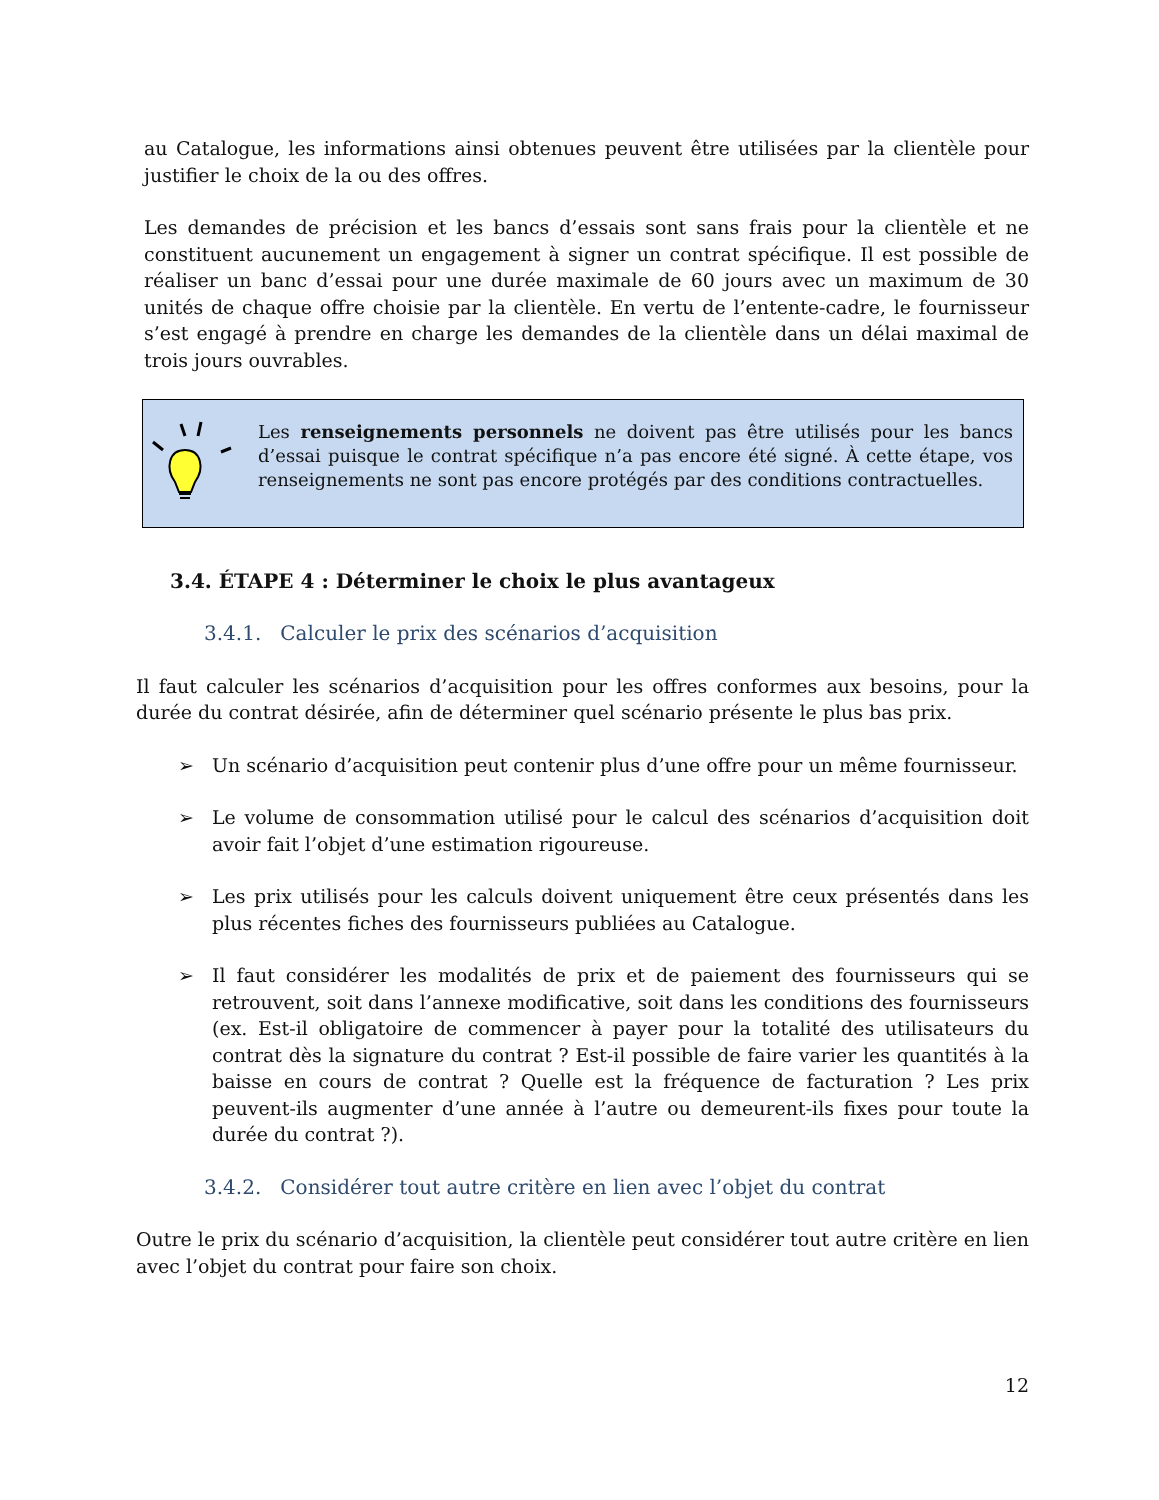au Catalogue, les informations ainsi obtenues peuvent être utilisées par la clientèle pour justifier le choix de la ou des offres.
Les demandes de précision et les bancs d’essais sont sans frais pour la clientèle et ne constituent aucunement un engagement à signer un contrat spécifique. Il est possible de réaliser un banc d’essai pour une durée maximale de 60 jours avec un maximum de 30 unités de chaque offre choisie par la clientèle. En vertu de l’entente-cadre, le fournisseur s’est engagé à prendre en charge les demandes de la clientèle dans un délai maximal de trois jours ouvrables.
Les renseignements personnels ne doivent pas être utilisés pour les bancs d’essai puisque le contrat spécifique n’a pas encore été signé. À cette étape, vos renseignements ne sont pas encore protégés par des conditions contractuelles.
3.4. ÉTAPE 4 : Déterminer le choix le plus avantageux
3.4.1. Calculer le prix des scénarios d’acquisition
Il faut calculer les scénarios d’acquisition pour les offres conformes aux besoins, pour la durée du contrat désirée, afin de déterminer quel scénario présente le plus bas prix.
➢ Un scénario d’acquisition peut contenir plus d’une offre pour un même fournisseur.
➢ Le volume de consommation utilisé pour le calcul des scénarios d’acquisition doit avoir fait l’objet d’une estimation rigoureuse.
➢ Les prix utilisés pour les calculs doivent uniquement être ceux présentés dans les plus récentes fiches des fournisseurs publiées au Catalogue.
➢ Il faut considérer les modalités de prix et de paiement des fournisseurs qui se retrouvent, soit dans l’annexe modificative, soit dans les conditions des fournisseurs (ex. Est-il obligatoire de commencer à payer pour la totalité des utilisateurs du contrat dès la signature du contrat ? Est-il possible de faire varier les quantités à la baisse en cours de contrat ? Quelle est la fréquence de facturation ? Les prix peuvent-ils augmenter d’une année à l’autre ou demeurent-ils fixes pour toute la durée du contrat ?).
3.4.2. Considérer tout autre critère en lien avec l’objet du contrat
Outre le prix du scénario d’acquisition, la clientèle peut considérer tout autre critère en lien avec l’objet du contrat pour faire son choix.
12